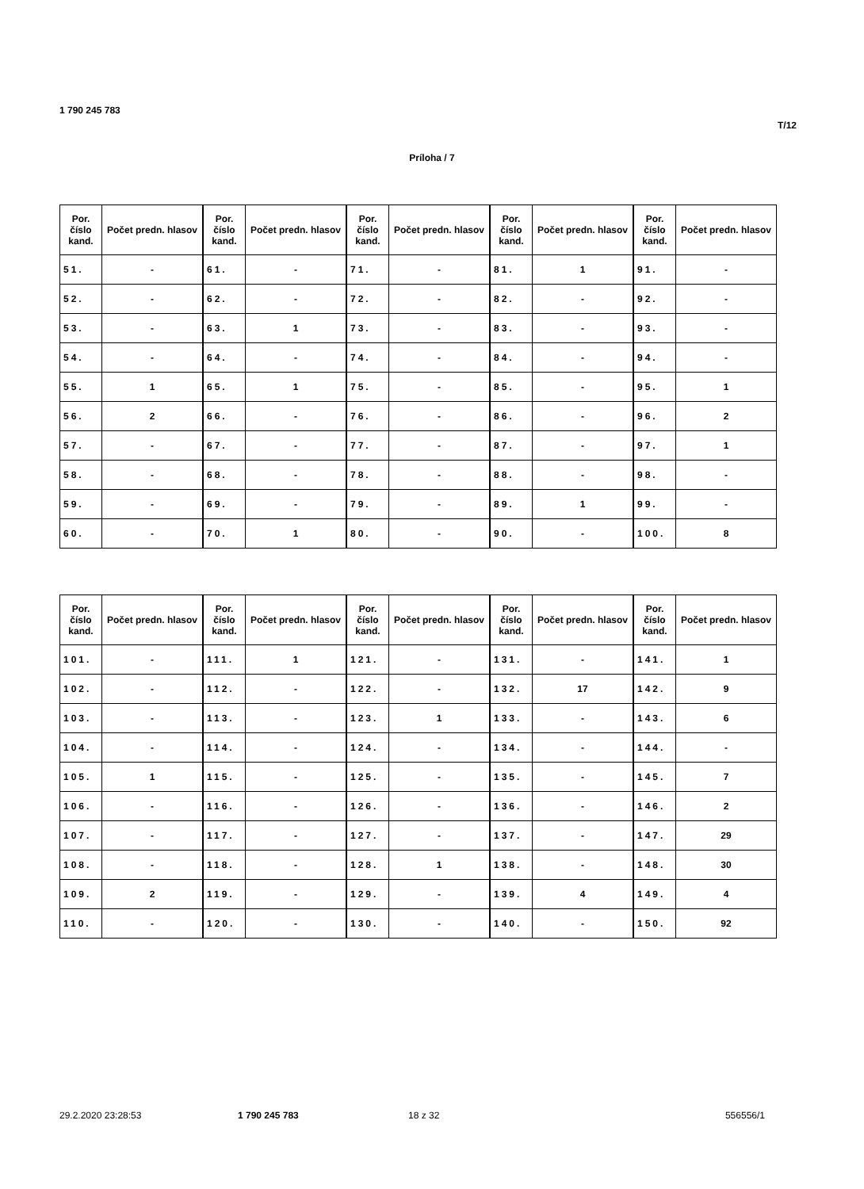1 790 245 783
T/12
Príloha / 7
| Por. číslo kand. | Počet predn. hlasov | Por. číslo kand. | Počet predn. hlasov | Por. číslo kand. | Počet predn. hlasov | Por. číslo kand. | Počet predn. hlasov | Por. číslo kand. | Počet predn. hlasov |
| --- | --- | --- | --- | --- | --- | --- | --- | --- | --- |
| 51. | - | 61. | - | 71. | - | 81. | 1 | 91. | - |
| 52. | - | 62. | - | 72. | - | 82. | - | 92. | - |
| 53. | - | 63. | 1 | 73. | - | 83. | - | 93. | - |
| 54. | - | 64. | - | 74. | - | 84. | - | 94. | - |
| 55. | 1 | 65. | 1 | 75. | - | 85. | - | 95. | 1 |
| 56. | 2 | 66. | - | 76. | - | 86. | - | 96. | 2 |
| 57. | - | 67. | - | 77. | - | 87. | - | 97. | 1 |
| 58. | - | 68. | - | 78. | - | 88. | - | 98. | - |
| 59. | - | 69. | - | 79. | - | 89. | 1 | 99. | - |
| 60. | - | 70. | 1 | 80. | - | 90. | - | 100. | 8 |
| Por. číslo kand. | Počet predn. hlasov | Por. číslo kand. | Počet predn. hlasov | Por. číslo kand. | Počet predn. hlasov | Por. číslo kand. | Počet predn. hlasov | Por. číslo kand. | Počet predn. hlasov |
| --- | --- | --- | --- | --- | --- | --- | --- | --- | --- |
| 101. | - | 111. | 1 | 121. | - | 131. | - | 141. | 1 |
| 102. | - | 112. | - | 122. | - | 132. | 17 | 142. | 9 |
| 103. | - | 113. | - | 123. | 1 | 133. | - | 143. | 6 |
| 104. | - | 114. | - | 124. | - | 134. | - | 144. | - |
| 105. | 1 | 115. | - | 125. | - | 135. | - | 145. | 7 |
| 106. | - | 116. | - | 126. | - | 136. | - | 146. | 2 |
| 107. | - | 117. | - | 127. | - | 137. | - | 147. | 29 |
| 108. | - | 118. | - | 128. | 1 | 138. | - | 148. | 30 |
| 109. | 2 | 119. | - | 129. | - | 139. | 4 | 149. | 4 |
| 110. | - | 120. | - | 130. | - | 140. | - | 150. | 92 |
29.2.2020 23:28:53 1 790 245 783 18 z 32 556556/1